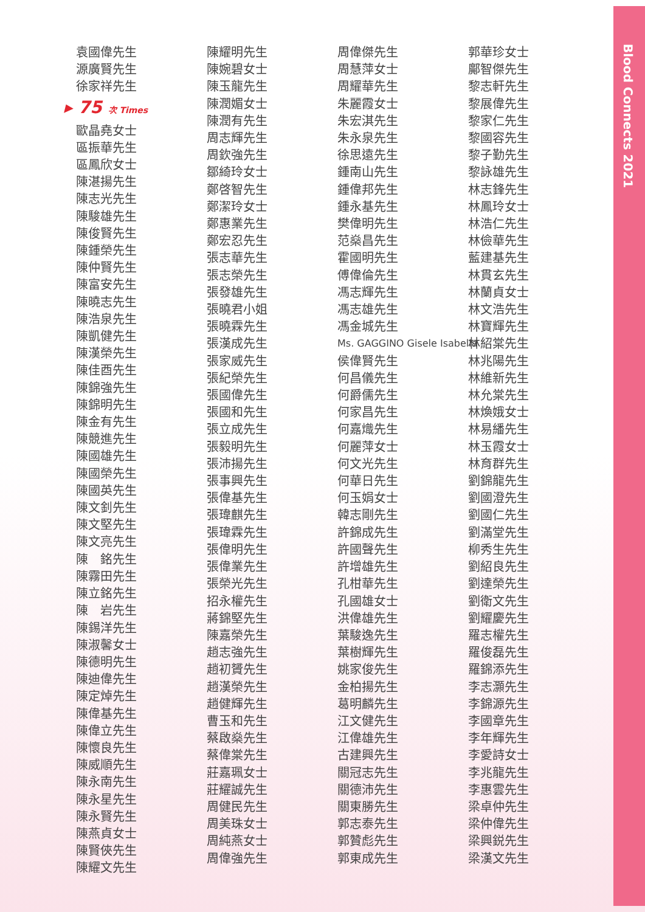Blood Connects 2021
袁國偉先生
源廣賢先生
徐家祥先生
▸ 75 次 Times
歐晶堯女士
區振華先生
區鳳欣女士
陳湛揚先生
陳志光先生
陳駿雄先生
陳俊賢先生
陳鍾榮先生
陳仲賢先生
陳富安先生
陳曉志先生
陳浩泉先生
陳凱健先生
陳漢榮先生
陳佳酉先生
陳錦強先生
陳錦明先生
陳金有先生
陳競進先生
陳國雄先生
陳國榮先生
陳國英先生
陳文釗先生
陳文堅先生
陳文亮先生
陳　銘先生
陳霧田先生
陳立銘先生
陳　岩先生
陳錫洋先生
陳淑馨女士
陳德明先生
陳迪偉先生
陳定焯先生
陳偉基先生
陳偉立先生
陳懷良先生
陳威順先生
陳永南先生
陳永星先生
陳永賢先生
陳燕貞女士
陳賢俠先生
陳耀文先生
陳耀明先生
陳婉碧女士
陳玉龍先生
陳潤媚女士
陳潤有先生
周志輝先生
周欽強先生
鄒綺玲女士
鄭啓智先生
鄭潔玲女士
鄭惠業先生
鄭宏忍先生
張志華先生
張志榮先生
張發雄先生
張曉君小姐
張曉霖先生
張漢成先生
張家威先生
張紀榮先生
張國偉先生
張國和先生
張立成先生
張毅明先生
張沛揚先生
張事興先生
張偉基先生
張瑋麒先生
張瑋霖先生
張偉明先生
張偉業先生
張榮光先生
招永權先生
蔣錦堅先生
陳嘉榮先生
趙志強先生
趙初贇先生
趙漢榮先生
趙健輝先生
曹玉和先生
蔡啟燊先生
蔡偉棠先生
莊嘉珮女士
莊耀誠先生
周健民先生
周美珠女士
周純燕女士
周偉強先生
周偉傑先生
周慧萍女士
周耀華先生
朱麗霞女士
朱宏淇先生
朱永泉先生
徐思遠先生
鍾南山先生
鍾偉邦先生
鍾永基先生
樊偉明先生
范燊昌先生
霍國明先生
傅偉倫先生
馮志輝先生
馮志雄先生
馮金城先生
Ms. GAGGINO Gisele Isabella
侯偉賢先生
何昌儀先生
何爵儒先生
何家昌先生
何嘉熾先生
何麗萍女士
何文光先生
何華日先生
何玉娟女士
韓志剛先生
許錦成先生
許國聲先生
許增雄先生
孔柑華先生
孔國雄女士
洪偉雄先生
葉駿逸先生
葉樹輝先生
姚家俊先生
金柏揚先生
葛明麟先生
江文健先生
江偉雄先生
古建興先生
關冠志先生
關德沛先生
關東勝先生
郭志泰先生
郭贊彪先生
郭東成先生
郭華珍女士
鄺智傑先生
黎志軒先生
黎展偉先生
黎家仁先生
黎國容先生
黎子勤先生
黎詠雄先生
林志鋒先生
林鳳玲女士
林浩仁先生
林儉華先生
藍建基先生
林貫玄先生
林蘭貞女士
林文浩先生
林寶輝先生
林紹棠先生
林兆陽先生
林維新先生
林允棠先生
林煥娥女士
林易繙先生
林玉霞女士
林育群先生
劉錦龍先生
劉國澄先生
劉國仁先生
劉滿堂先生
柳秀生先生
劉紹良先生
劉達榮先生
劉衛文先生
劉耀慶先生
羅志權先生
羅俊磊先生
羅錦添先生
李志灝先生
李錦源先生
李國章先生
李年輝先生
李愛詩女士
李兆龍先生
李惠雲先生
梁卓仲先生
梁仲偉先生
梁興鋭先生
梁漢文先生